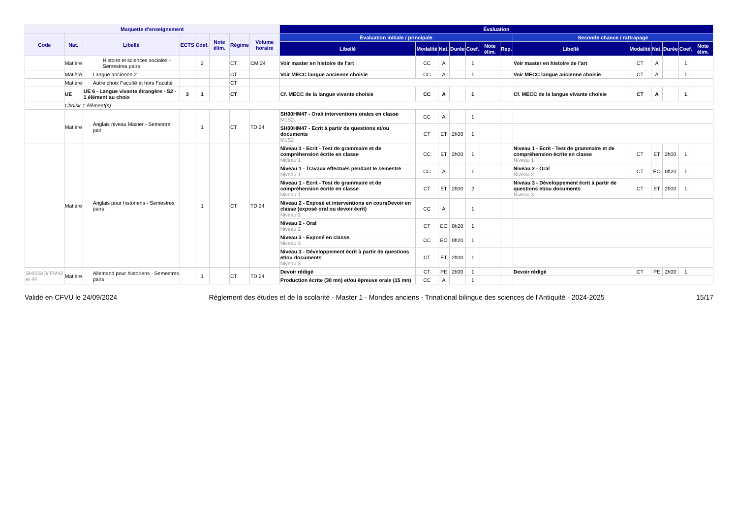| Maquette d'enseignement | | | | | | | | Évaluation | | | | | | | | | | | | |
| --- | --- | --- | --- | --- | --- | --- | --- | --- | --- | --- | --- | --- | --- | --- | --- | --- | --- | --- | --- | --- |
| Code | Nat. | Libellé | ECTS | Coef. | Note élim. | Régime | Volume horaire | Évaluation initiale / principale | | | | | | | Seconde chance / rattrapage | | | | | |
| | | | | | | | | Libellé | Modalité | Nat. | Durée | Coef. | Note élim. | Rep. | Libellé | Modalité | Nat. | Durée | Coef. | Note élim. |
| | Matière | Histoire et sciences sociales - Semestres pairs | | 2 | | CT | CM 24 | Voir master en histoire de l'art | CC | A | | 1 | | | Voir master en histoire de l'art | CT | A | | 1 | |
| | Matière | Langue ancienne 2 | | | | CT | | Voir MECC langue ancienne choisie | CC | A | | 1 | | | Voir MECC langue ancienne choisie | CT | A | | 1 | |
| | Matière | Autre choix Faculté et hors Faculté | | | | CT | | | | | | | | | | | | | | |
| | UE | UE 6 - Langue vivante étrangère - S2 - 1 élément au choix | 3 | 1 | | CT | | Cf. MECC de la langue vivante choisie | CC | A | | 1 | | | Cf. MECC de la langue vivante choisie | CT | A | | 1 | |
| | Choisir 1 élément(s) | | | | | | | | | | | | | | | | | | | |
| | Matière | Anglais niveau Master - Semestre pair | | 1 | | CT | TD 24 | SH00HM47 - Oral/ interventions orales en classe M1S2 | CC | A | | 1 | | | | | | | | |
| | | | | | | | | SH00HM47 - Ecrit à partir de questions et/ou documents M1S2 | CT | ET | 2h00 | 1 | | | | | | | | |
| | Matière | Anglais pour historiens - Semestres pairs | | 1 | | CT | TD 24 | Niveau 1 - Ecrit - Test de grammaire et de compréhension écrite en classe Niveau 1 | CC | ET | 2h00 | 1 | | | Niveau 1 - Ecrit - Test de grammaire et de compréhension écrite en classe Niveau 1 | CT | ET | 2h00 | 1 | |
| | | | | | | | | Niveau 1 - Travaux effectués pendant le semestre Niveau 1 | CC | A | | 1 | | | Niveau 2 - Oral Niveau 2 | CT | EO | 0h20 | 1 | |
| | | | | | | | | Niveau 1 - Ecrit - Test de grammaire et de compréhension écrite en classe Niveau 1 | CT | ET | 2h00 | 2 | | | Niveau 3 - Développement écrit à partir de questions et/ou documents Niveau 3 | CT | ET | 2h00 | 1 | |
| | | | | | | | | Niveau 2 - Exposé et interventions en coursDevoir en classe (exposé oral ou devoir écrit) Niveau 2 | CC | A | | 1 | | | | | | | | |
| | | | | | | | | Niveau 2 - Oral Niveau 2 | CT | EO | 0h20 | 1 | | | | | | | | |
| | | | | | | | | Niveau 3 - Exposé en classe Niveau 3 | CC | EO | 0h20 | 1 | | | | | | | | |
| | | | | | | | | Niveau 3 - Développement écrit à partir de questions et/ou documents Niveau 3 | CT | ET | 2h00 | 1 | | | | | | | | |
| SH00B/D/ FM42 et 44 | Matière | Allemand pour historiens - Semestres pairs | | 1 | | CT | TD 24 | Devoir rédigé | CT | PE | 2h00 | 1 | | | Devoir rédigé | CT | PE | 2h00 | 1 | |
| | | | | | | | | Production écrite (30 mn) et/ou épreuve orale (15 mn) | CC | A | | 1 | | | | | | | | |
Validé en CFVU le 24/09/2024 Règlement des études et de la scolarité - Master 1 - Mondes anciens - Trinational bilingue des sciences de l'Antiquité - 2024-2025 15/17